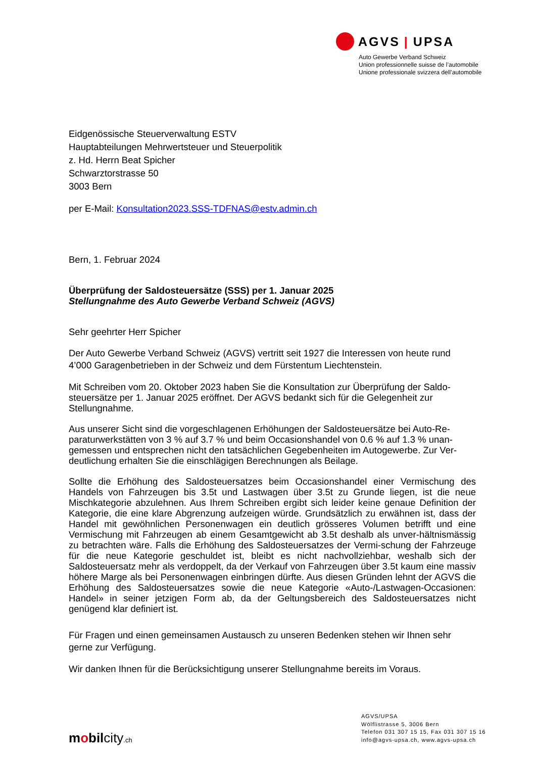AGVS | UPSA
Auto Gewerbe Verband Schweiz
Union professionnelle suisse de l’automobile
Unione professionale svizzera dell’automobile
Eidgenössische Steuerverwaltung ESTV
Hauptabteilungen Mehrwertsteuer und Steuerpolitik
z. Hd. Herrn Beat Spicher
Schwarztorstrasse 50
3003 Bern
per E-Mail: Konsultation2023.SSS-TDFNAS@estv.admin.ch
Bern, 1. Februar 2024
Überprüfung der Saldosteuersätze (SSS) per 1. Januar 2025
Stellungnahme des Auto Gewerbe Verband Schweiz (AGVS)
Sehr geehrter Herr Spicher
Der Auto Gewerbe Verband Schweiz (AGVS) vertritt seit 1927 die Interessen von heute rund 4’000 Garagenbetrieben in der Schweiz und dem Fürstentum Liechtenstein.
Mit Schreiben vom 20. Oktober 2023 haben Sie die Konsultation zur Überprüfung der Saldo-steuersätze per 1. Januar 2025 eröffnet. Der AGVS bedankt sich für die Gelegenheit zur Stellungnahme.
Aus unserer Sicht sind die vorgeschlagenen Erhöhungen der Saldosteuersätze bei Auto-Re-paraturwerkstätten von 3 % auf 3.7 % und beim Occasionshandel von 0.6 % auf 1.3 % unan-gemessen und entsprechen nicht den tatsächlichen Gegebenheiten im Autogewerbe. Zur Ver-deutlichung erhalten Sie die einschlägigen Berechnungen als Beilage.
Sollte die Erhöhung des Saldosteuersatzes beim Occasionshandel einer Vermischung des Handels von Fahrzeugen bis 3.5t und Lastwagen über 3.5t zu Grunde liegen, ist die neue Mischkategorie abzulehnen. Aus Ihrem Schreiben ergibt sich leider keine genaue Definition der Kategorie, die eine klare Abgrenzung aufzeigen würde. Grundsätzlich zu erwähnen ist, dass der Handel mit gewöhnlichen Personenwagen ein deutlich grösseres Volumen betrifft und eine Vermischung mit Fahrzeugen ab einem Gesamtgewicht ab 3.5t deshalb als unver-hältnismässig zu betrachten wäre. Falls die Erhöhung des Saldosteuersatzes der Vermi-schung der Fahrzeuge für die neue Kategorie geschuldet ist, bleibt es nicht nachvollziehbar, weshalb sich der Saldosteuersatz mehr als verdoppelt, da der Verkauf von Fahrzeugen über 3.5t kaum eine massiv höhere Marge als bei Personenwagen einbringen dürfte. Aus diesen Gründen lehnt der AGVS die Erhöhung des Saldosteuersatzes sowie die neue Kategorie «Auto-/Lastwagen-Occasionen: Handel» in seiner jetzigen Form ab, da der Geltungsbereich des Saldosteuersatzes nicht genügend klar definiert ist.
Für Fragen und einen gemeinsamen Austausch zu unseren Bedenken stehen wir Ihnen sehr gerne zur Verfügung.
Wir danken Ihnen für die Berücksichtigung unserer Stellungnahme bereits im Voraus.
mobilcity.ch
AGVS/UPSA
Wölflistrasse 5, 3006 Bern
Telefon 031 307 15 15, Fax 031 307 15 16
info@agvs-upsa.ch, www.agvs-upsa.ch